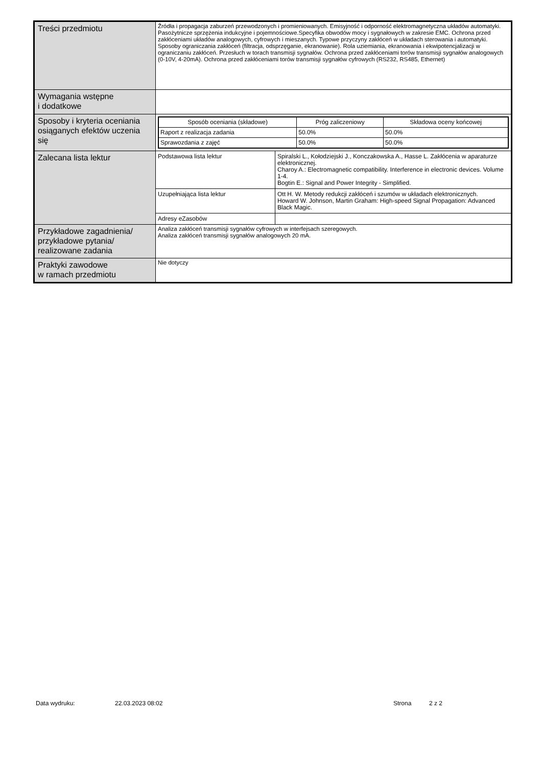| Treści przedmiotu | Źródła i propagacja zaburzeń przewodzonych i promieniowanych. Emisyjność i odporność elektromagnetyczna układów automatyki. Pasożytnicze sprzężenia indukcyjne i pojemnościowe.Specyfika obwodów mocy i sygnałowych w zakresie EMC. Ochrona przed zakłóceniami układów analogowych, cyfrowych i mieszanych. Typowe przyczyny zakłóceń w układach sterowania i automatyki. Sposoby ograniczania zakłóceń (filtracja, odsprzęganie, ekranowanie). Rola uziemiania, ekranowania i ekwipotencjalizacji w ograniczaniu zakłóceń. Przesłuch w torach transmisji sygnałów. Ochrona przed zakłóceniami torów transmisji sygnałów analogowych (0-10V, 4-20mA). Ochrona przed zakłóceniami torów transmisji sygnałów cyfrowych (RS232, RS485, Ethernet) |
| Wymagania wstępne i dodatkowe | |
| Sposoby i kryteria oceniania osiąganych efektów uczenia się | / Sposób oceniania (składowe) / Próg zaliczeniowy / Składowa oceny końcowej / / --- / --- / --- / / Raport z realizacja zadania / 50.0% / 50.0% / / Sprawozdania z zajęć / 50.0% / 50.0% / |
| Zalecana lista lektur | / Podstawowa lista lektur / Spiralski L., Kołodziejski J., Konczakowska A., Hasse L. Zakłócenia w aparaturze elektronicznej. Charoy A.: Electromagnetic compatibility. Interference in electronic devices. Volume 1-4. Bogtin E.: Signal and Power Integrity - Simplified. / |
| | / Uzupełniająca lista lektur / Ott H. W. Metody redukcji zakłóceń i szumów w układach elektronicznych. Howard W. Johnson, Martin Graham: High-speed Signal Propagation: Advanced Black Magic. / |
| | / Adresy eZasobów / / |
| Przykładowe zagadnienia/ przykładowe pytania/ realizowane zadania | Analiza zakłóceń transmisji sygnałów cyfrowych w interfejsach szeregowych. Analiza zakłóceń transmisji sygnałów analogowych 20 mA. |
| Praktyki zawodowe w ramach przedmiotu | Nie dotyczy |
Data wydruku: 22.03.2023 08:02 Strona 2 z 2